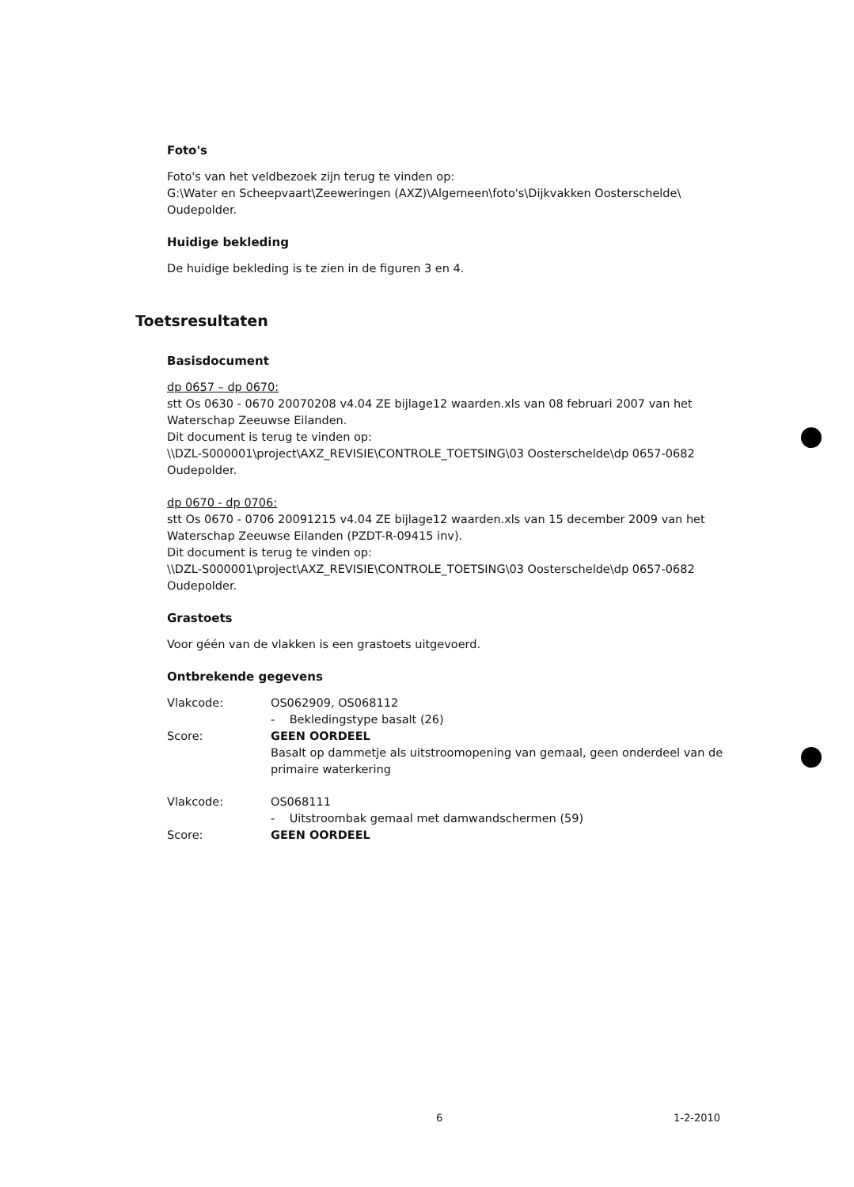Foto's
Foto's van het veldbezoek zijn terug te vinden op:
G:\Water en Scheepvaart\Zeeweringen (AXZ)\Algemeen\foto's\Dijkvakken Oosterschelde\ Oudepolder.
Huidige bekleding
De huidige bekleding is te zien in de figuren 3 en 4.
Toetsresultaten
Basisdocument
dp 0657 – dp 0670:
stt Os 0630 - 0670 20070208 v4.04 ZE bijlage12 waarden.xls van 08 februari 2007 van het Waterschap Zeeuwse Eilanden.
Dit document is terug te vinden op:
\\DZL-S000001\project\AXZ_REVISIE\CONTROLE_TOETSING\03 Oosterschelde\dp 0657-0682 Oudepolder.
dp 0670 - dp 0706:
stt Os 0670 - 0706 20091215 v4.04 ZE bijlage12 waarden.xls van 15 december 2009 van het Waterschap Zeeuwse Eilanden (PZDT-R-09415 inv).
Dit document is terug te vinden op:
\\DZL-S000001\project\AXZ_REVISIE\CONTROLE_TOETSING\03 Oosterschelde\dp 0657-0682 Oudepolder.
Grastoets
Voor géén van de vlakken is een grastoets uitgevoerd.
Ontbrekende gegevens
| Vlakcode: | OS062909, OS068112 - Bekledingstype basalt (26) |
| Score: | GEEN OORDEEL Basalt op dammetje als uitstroomopening van gemaal, geen onderdeel van de primaire waterkering |
| Vlakcode: | OS068111 - Uitstroombak gemaal met damwandschermen (59) |
| Score: | GEEN OORDEEL |
6 1-2-2010